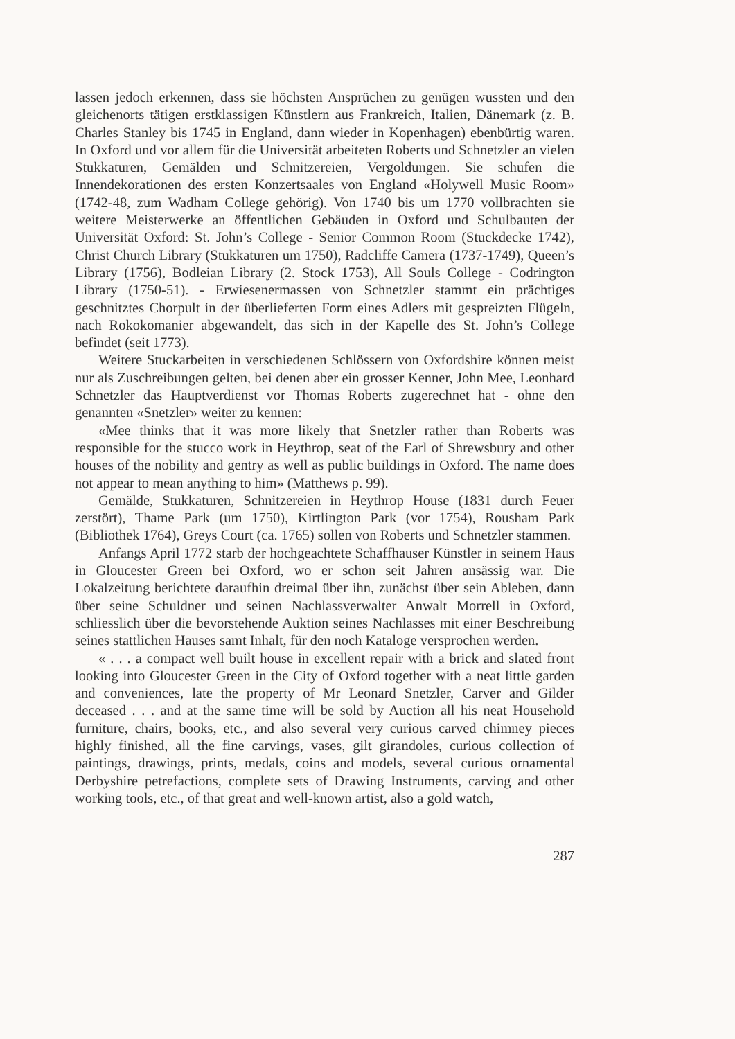lassen jedoch erkennen, dass sie höchsten Ansprüchen zu genügen wussten und den gleichenorts tätigen erstklassigen Künstlern aus Frankreich, Italien, Dänemark (z. B. Charles Stanley bis 1745 in England, dann wieder in Kopenhagen) ebenbürtig waren. In Oxford und vor allem für die Universität arbeiteten Roberts und Schnetzler an vielen Stukkaturen, Gemälden und Schnitzereien, Vergoldungen. Sie schufen die Innendekorationen des ersten Konzertsaales von England «Holywell Music Room» (1742-48, zum Wadham College gehörig). Von 1740 bis um 1770 vollbrachten sie weitere Meisterwerke an öffentlichen Gebäuden in Oxford und Schulbauten der Universität Oxford: St. John’s College - Senior Common Room (Stuckdecke 1742), Christ Church Library (Stukkaturen um 1750), Radcliffe Camera (1737-1749), Queen’s Library (1756), Bodleian Library (2. Stock 1753), All Souls College - Codrington Library (1750-51). - Erwiesenermassen von Schnetzler stammt ein prächtiges geschnitztes Chorpult in der überlieferten Form eines Adlers mit gespreizten Flügeln, nach Rokokomanier abgewandelt, das sich in der Kapelle des St. John’s College befindet (seit 1773).
Weitere Stuckarbeiten in verschiedenen Schlössern von Oxfordshire können meist nur als Zuschreibungen gelten, bei denen aber ein grosser Kenner, John Mee, Leonhard Schnetzler das Hauptverdienst vor Thomas Roberts zugerechnet hat - ohne den genannten «Snetzler» weiter zu kennen:
«Mee thinks that it was more likely that Snetzler rather than Roberts was responsible for the stucco work in Heythrop, seat of the Earl of Shrewsbury and other houses of the nobility and gentry as well as public buildings in Oxford. The name does not appear to mean anything to him» (Matthews p. 99).
Gemälde, Stukkaturen, Schnitzereien in Heythrop House (1831 durch Feuer zerstört), Thame Park (um 1750), Kirtlington Park (vor 1754), Rousham Park (Bibliothek 1764), Greys Court (ca. 1765) sollen von Roberts und Schnetzler stammen.
Anfangs April 1772 starb der hochgeachtete Schaffhauser Künstler in seinem Haus in Gloucester Green bei Oxford, wo er schon seit Jahren ansässig war. Die Lokalzeitung berichtete daraufhin dreimal über ihn, zunächst über sein Ableben, dann über seine Schuldner und seinen Nachlassverwalter Anwalt Morrell in Oxford, schliesslich über die bevorstehende Auktion seines Nachlasses mit einer Beschreibung seines stattlichen Hauses samt Inhalt, für den noch Kataloge versprochen werden.
« . . . a compact well built house in excellent repair with a brick and slated front looking into Gloucester Green in the City of Oxford together with a neat little garden and conveniences, late the property of Mr Leonard Snetzler, Carver and Gilder deceased . . . and at the same time will be sold by Auction all his neat Household furniture, chairs, books, etc., and also several very curious carved chimney pieces highly finished, all the fine carvings, vases, gilt girandoles, curious collection of paintings, drawings, prints, medals, coins and models, several curious ornamental Derbyshire petrefactions, complete sets of Drawing Instruments, carving and other working tools, etc., of that great and well-known artist, also a gold watch,
287